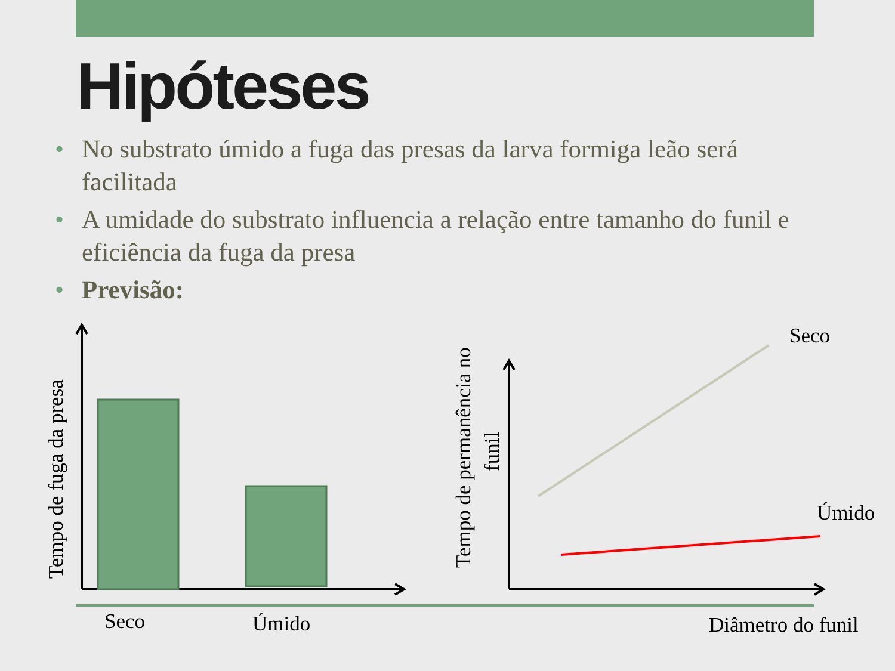Hipóteses
• No substrato úmido a fuga das presas da larva formiga leão será facilitada
• A umidade do substrato influencia a relação entre tamanho do funil e eficiência da fuga da presa
• Previsão:
Tempo de fuga da presa
Tempo de permanência no
funil
Seco
Úmido
Seco Úmido Diâmetro do funil